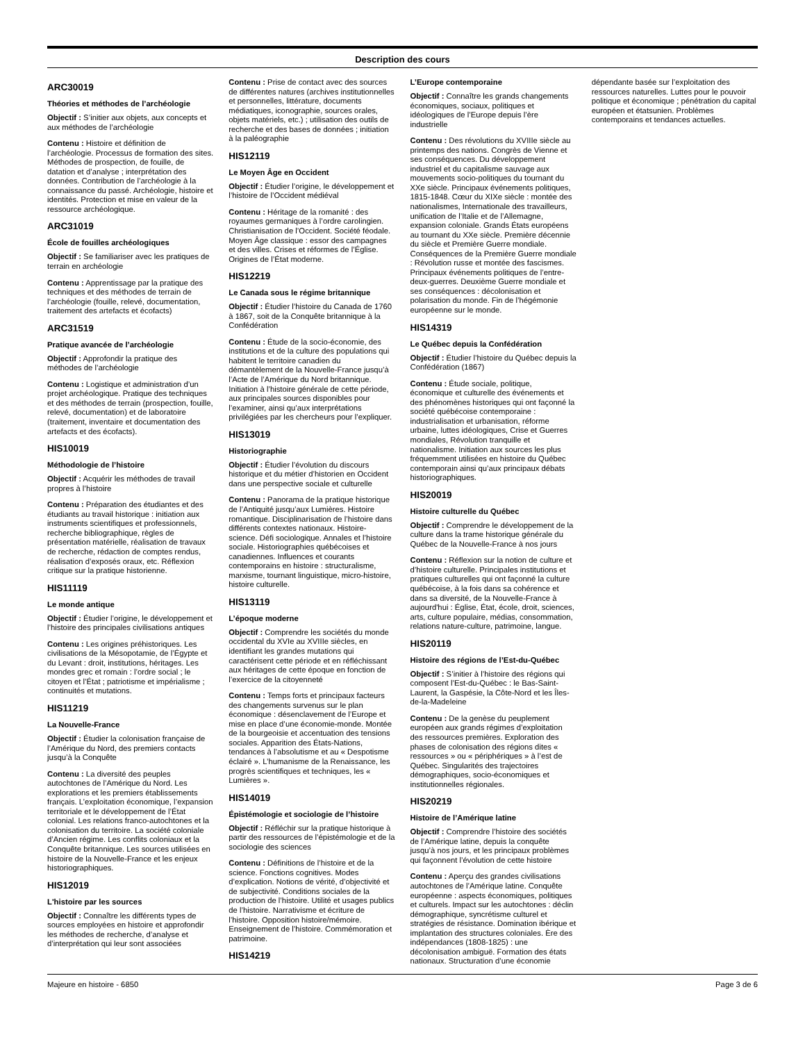Description des cours
ARC30019
Théories et méthodes de l’archéologie
Objectif : S’initier aux objets, aux concepts et aux méthodes de l’archéologie
Contenu : Histoire et définition de l’archéologie. Processus de formation des sites. Méthodes de prospection, de fouille, de datation et d’analyse ; interprétation des données. Contribution de l’archéologie à la connaissance du passé. Archéologie, histoire et identités. Protection et mise en valeur de la ressource archéologique.
ARC31019
École de fouilles archéologiques
Objectif : Se familiariser avec les pratiques de terrain en archéologie
Contenu : Apprentissage par la pratique des techniques et des méthodes de terrain de l’archéologie (fouille, relevé, documentation, traitement des artefacts et écofacts)
ARC31519
Pratique avancée de l’archéologie
Objectif : Approfondir la pratique des méthodes de l’archéologie
Contenu : Logistique et administration d’un projet archéologique. Pratique des techniques et des méthodes de terrain (prospection, fouille, relevé, documentation) et de laboratoire (traitement, inventaire et documentation des artefacts et des écofacts).
HIS10019
Méthodologie de l’histoire
Objectif : Acquérir les méthodes de travail propres à l’histoire
Contenu : Préparation des étudiantes et des étudiants au travail historique : initiation aux instruments scientifiques et professionnels, recherche bibliographique, règles de présentation matérielle, réalisation de travaux de recherche, rédaction de comptes rendus, réalisation d’exposés oraux, etc. Réflexion critique sur la pratique historienne.
HIS11119
Le monde antique
Objectif : Étudier l’origine, le développement et l’histoire des principales civilisations antiques
Contenu : Les origines préhistoriques. Les civilisations de la Mésopotamie, de l’Égypte et du Levant : droit, institutions, héritages. Les mondes grec et romain : l’ordre social ; le citoyen et l’État ; patriotisme et impérialisme ; continuités et mutations.
HIS11219
La Nouvelle-France
Objectif : Étudier la colonisation française de l’Amérique du Nord, des premiers contacts jusqu’à la Conquête
Contenu : La diversité des peuples autochtones de l’Amérique du Nord. Les explorations et les premiers établissements français. L’exploitation économique, l’expansion territoriale et le développement de l’État colonial. Les relations franco-autochtones et la colonisation du territoire. La société coloniale d’Ancien régime. Les conflits coloniaux et la Conquête britannique. Les sources utilisées en histoire de la Nouvelle-France et les enjeux historiographiques.
HIS12019
L'histoire par les sources
Objectif : Connaître les différents types de sources employées en histoire et approfondir les méthodes de recherche, d’analyse et d’interprétation qui leur sont associées
Contenu : Prise de contact avec des sources de différentes natures (archives institutionnelles et personnelles, littérature, documents médiatiques, iconographie, sources orales, objets matériels, etc.) ; utilisation des outils de recherche et des bases de données ; initiation à la paléographie
HIS12119
Le Moyen Âge en Occident
Objectif : Étudier l’origine, le développement et l’histoire de l’Occident médiéval
Contenu : Héritage de la romanité : des royaumes germaniques à l’ordre carolingien. Christianisation de l’Occident. Société féodale. Moyen Âge classique : essor des campagnes et des villes. Crises et réformes de l’Église. Origines de l’État moderne.
HIS12219
Le Canada sous le régime britannique
Objectif : Étudier l’histoire du Canada de 1760 à 1867, soit de la Conquête britannique à la Confédération
Contenu : Étude de la socio-économie, des institutions et de la culture des populations qui habitent le territoire canadien du démantèlement de la Nouvelle-France jusqu’à l’Acte de l’Amérique du Nord britannique. Initiation à l’histoire générale de cette période, aux principales sources disponibles pour l’examiner, ainsi qu’aux interprétations privilégiées par les chercheurs pour l’expliquer.
HIS13019
Historiographie
Objectif : Étudier l’évolution du discours historique et du métier d’historien en Occident dans une perspective sociale et culturelle
Contenu : Panorama de la pratique historique de l’Antiquité jusqu’aux Lumières. Histoire romantique. Disciplinarisation de l’histoire dans différents contextes nationaux. Histoire-science. Défi sociologique. Annales et l’histoire sociale. Historiographies québécoises et canadiennes. Influences et courants contemporains en histoire : structuralisme, marxisme, tournant linguistique, micro-histoire, histoire culturelle.
HIS13119
L’époque moderne
Objectif : Comprendre les sociétés du monde occidental du XVIe au XVIIIe siècles, en identifiant les grandes mutations qui caractérisent cette période et en réfléchissant aux héritages de cette époque en fonction de l’exercice de la citoyenneté
Contenu : Temps forts et principaux facteurs des changements survenus sur le plan économique : désenclavement de l’Europe et mise en place d’une économie-monde. Montée de la bourgeoisie et accentuation des tensions sociales. Apparition des États-Nations, tendances à l’absolutisme et au « Despotisme éclairé ». L’humanisme de la Renaissance, les progrès scientifiques et techniques, les « Lumières ».
HIS14019
Épistémologie et sociologie de l’histoire
Objectif : Réfléchir sur la pratique historique à partir des ressources de l’épistémologie et de la sociologie des sciences
Contenu : Définitions de l’histoire et de la science. Fonctions cognitives. Modes d’explication. Notions de vérité, d’objectivité et de subjectivité. Conditions sociales de la production de l’histoire. Utilité et usages publics de l’histoire. Narrativisme et écriture de l’histoire. Opposition histoire/mémoire. Enseignement de l’histoire. Commémoration et patrimoine.
HIS14219
L’Europe contemporaine
Objectif : Connaître les grands changements économiques, sociaux, politiques et idéologiques de l’Europe depuis l’ère industrielle
Contenu : Des révolutions du XVIIIe siècle au printemps des nations. Congrès de Vienne et ses conséquences. Du développement industriel et du capitalisme sauvage aux mouvements socio-politiques du tournant du XXe siècle. Principaux événements politiques, 1815-1848. Cœur du XIXe siècle : montée des nationalismes, Internationale des travailleurs, unification de l’Italie et de l’Allemagne, expansion coloniale. Grands États européens au tournant du XXe siècle. Première décennie du siècle et Première Guerre mondiale. Conséquences de la Première Guerre mondiale : Révolution russe et montée des fascismes. Principaux événements politiques de l’entre-deux-guerres. Deuxième Guerre mondiale et ses conséquences : décolonisation et polarisation du monde. Fin de l’hégémonie européenne sur le monde.
HIS14319
Le Québec depuis la Confédération
Objectif : Étudier l’histoire du Québec depuis la Confédération (1867)
Contenu : Étude sociale, politique, économique et culturelle des événements et des phénomènes historiques qui ont façonné la société québécoise contemporaine : industrialisation et urbanisation, réforme urbaine, luttes idéologiques, Crise et Guerres mondiales, Révolution tranquille et nationalisme. Initiation aux sources les plus fréquemment utilisées en histoire du Québec contemporain ainsi qu’aux principaux débats historiographiques.
HIS20019
Histoire culturelle du Québec
Objectif : Comprendre le développement de la culture dans la trame historique générale du Québec de la Nouvelle-France à nos jours
Contenu : Réflexion sur la notion de culture et d’histoire culturelle. Principales institutions et pratiques culturelles qui ont façonné la culture québécoise, à la fois dans sa cohérence et dans sa diversité, de la Nouvelle-France à aujourd'hui : Église, État, école, droit, sciences, arts, culture populaire, médias, consommation, relations nature-culture, patrimoine, langue.
HIS20119
Histoire des régions de l’Est-du-Québec
Objectif : S’initier à l’histoire des régions qui composent l’Est-du-Québec : le Bas-Saint-Laurent, la Gaspésie, la Côte-Nord et les Îles-de-la-Madeleine
Contenu : De la genèse du peuplement européen aux grands régimes d’exploitation des ressources premières. Exploration des phases de colonisation des régions dites « ressources » ou « périphériques » à l’est de Québec. Singularités des trajectoires démographiques, socio-économiques et institutionnelles régionales.
HIS20219
Histoire de l’Amérique latine
Objectif : Comprendre l’histoire des sociétés de l’Amérique latine, depuis la conquête jusqu’à nos jours, et les principaux problèmes qui façonnent l’évolution de cette histoire
Contenu : Aperçu des grandes civilisations autochtones de l’Amérique latine. Conquête européenne : aspects économiques, politiques et culturels. Impact sur les autochtones : déclin démographique, syncrétisme culturel et stratégies de résistance. Domination ibérique et implantation des structures coloniales. Ère des indépendances (1808-1825) : une décolonisation ambiguë. Formation des états nationaux. Structuration d’une économie dépendante basée sur l’exploitation des ressources naturelles. Luttes pour le pouvoir politique et économique ; pénétration du capital européen et étatsunien. Problèmes contemporains et tendances actuelles.
Majeure en histoire - 6850 Page 3 de 6